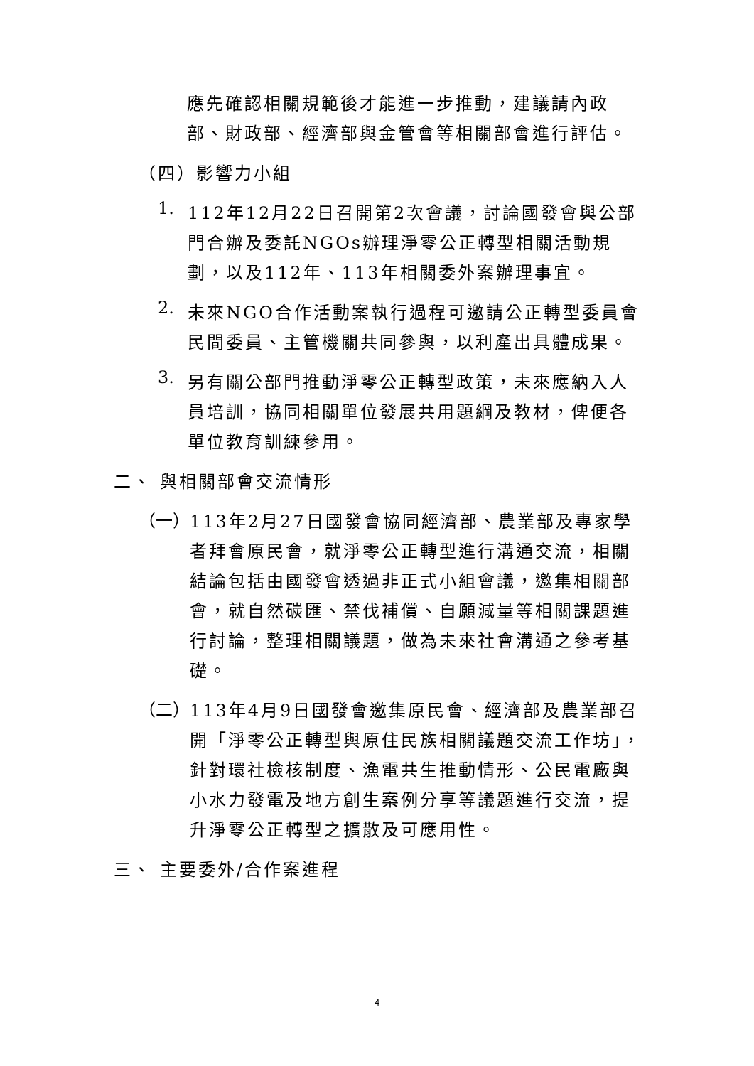應先確認相關規範後才能進一步推動，建議請內政部、財政部、經濟部與金管會等相關部會進行評估。
（四）影響力小組
1.
112年12月22日召開第2次會議，討論國發會與公部門合辦及委託NGOs辦理淨零公正轉型相關活動規劃，以及112年、113年相關委外案辦理事宜。
2.
未來NGO合作活動案執行過程可邀請公正轉型委員會民間委員、主管機關共同參與，以利產出具體成果。
3.
另有關公部門推動淨零公正轉型政策，未來應納入人員培訓，協同相關單位發展共用題綱及教材，俾便各單位教育訓練參用。
二、 與相關部會交流情形
（一）
113年2月27日國發會協同經濟部、農業部及專家學者拜會原民會，就淨零公正轉型進行溝通交流，相關結論包括由國發會透過非正式小組會議，邀集相關部會，就自然碳匯、禁伐補償、自願減量等相關課題進行討論，整理相關議題，做為未來社會溝通之參考基礎。
（二）
113年4月9日國發會邀集原民會、經濟部及農業部召開「淨零公正轉型與原住民族相關議題交流工作坊」，針對環社檢核制度、漁電共生推動情形、公民電廠與小水力發電及地方創生案例分享等議題進行交流，提升淨零公正轉型之擴散及可應用性。
三、 主要委外/合作案進程
4